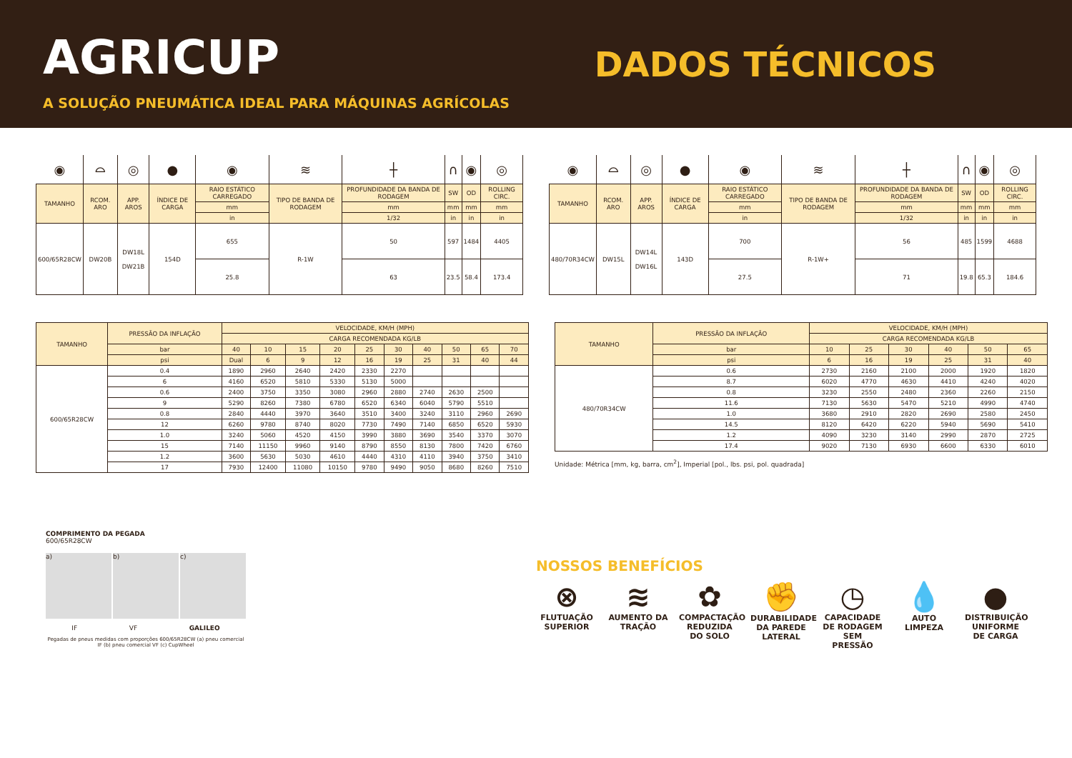AGRICUP
A SOLUÇÃO PNEUMÁTICA IDEAL PARA MÁQUINAS AGRÍCOLAS
DADOS TÉCNICOS
| ◉ | ⌓ | ◎ | ● | ◉ | ≋ | ┼ | ∩ | ◉ | ◎ |
| TAMANHO | RCOM. ARO | APP. AROS | ÍNDICE DE CARGA | RAIO ESTÁTICO CARREGADO | TIPO DE BANDA DE RODAGEM | PROFUNDIDADE DA BANDA DE RODAGEM | SW | OD | ROLLING CIRC. |
| | | | | mm | | mm | mm | mm | mm |
| | | | | in | | 1/32 | in | in | in |
| 600/65R28CW | DW20B | DW18L DW21B | 154D | 655 | R-1W | 50 | 597 | 1484 | 4405 |
| | | | | 25.8 | | 63 | 23.5 | 58.4 | 173.4 |
| ◉ | ⌓ | ◎ | ● | ◉ | ≋ | ┼ | ∩ | ◉ | ◎ |
| TAMANHO | RCOM. ARO | APP. AROS | ÍNDICE DE CARGA | RAIO ESTÁTICO CARREGADO | TIPO DE BANDA DE RODAGEM | PROFUNDIDADE DA BANDA DE RODAGEM | SW | OD | ROLLING CIRC. |
| | | | | mm | | mm | mm | mm | mm |
| | | | | in | | 1/32 | in | in | in |
| 480/70R34CW | DW15L | DW14L DW16L | 143D | 700 | R-1W+ | 56 | 485 | 1599 | 4688 |
| | | | | 27.5 | | 71 | 19.8 | 65.3 | 184.6 |
| TAMANHO | PRESSÃO DA INFLAÇÃO | VELOCIDADE, KM/H (MPH) | | | | | | | | | |
| --- | --- | --- | --- | --- | --- | --- | --- | --- | --- | --- | --- |
| | | CARGA RECOMENDADA KG/LB | | | | | | | | | |
| | bar | 40 | 10 | 15 | 20 | 25 | 30 | 40 | 50 | 65 | 70 |
| | psi | Dual | 6 | 9 | 12 | 16 | 19 | 25 | 31 | 40 | 44 |
| 600/65R28CW | 0.4 | 1890 | 2960 | 2640 | 2420 | 2330 | 2270 | | | | |
| | 6 | 4160 | 6520 | 5810 | 5330 | 5130 | 5000 | | | | |
| | 0.6 | 2400 | 3750 | 3350 | 3080 | 2960 | 2880 | 2740 | 2630 | 2500 | |
| | 9 | 5290 | 8260 | 7380 | 6780 | 6520 | 6340 | 6040 | 5790 | 5510 | |
| | 0.8 | 2840 | 4440 | 3970 | 3640 | 3510 | 3400 | 3240 | 3110 | 2960 | 2690 |
| | 12 | 6260 | 9780 | 8740 | 8020 | 7730 | 7490 | 7140 | 6850 | 6520 | 5930 |
| | 1.0 | 3240 | 5060 | 4520 | 4150 | 3990 | 3880 | 3690 | 3540 | 3370 | 3070 |
| | 15 | 7140 | 11150 | 9960 | 9140 | 8790 | 8550 | 8130 | 7800 | 7420 | 6760 |
| | 1.2 | 3600 | 5630 | 5030 | 4610 | 4440 | 4310 | 4110 | 3940 | 3750 | 3410 |
| | 17 | 7930 | 12400 | 11080 | 10150 | 9780 | 9490 | 9050 | 8680 | 8260 | 7510 |
| TAMANHO | PRESSÃO DA INFLAÇÃO | VELOCIDADE, KM/H (MPH) | | | | | |
| --- | --- | --- | --- | --- | --- | --- | --- |
| | | CARGA RECOMENDADA KG/LB | | | | | |
| | bar | 10 | 25 | 30 | 40 | 50 | 65 |
| | psi | 6 | 16 | 19 | 25 | 31 | 40 |
| 480/70R34CW | 0.6 | 2730 | 2160 | 2100 | 2000 | 1920 | 1820 |
| | 8.7 | 6020 | 4770 | 4630 | 4410 | 4240 | 4020 |
| | 0.8 | 3230 | 2550 | 2480 | 2360 | 2260 | 2150 |
| | 11.6 | 7130 | 5630 | 5470 | 5210 | 4990 | 4740 |
| | 1.0 | 3680 | 2910 | 2820 | 2690 | 2580 | 2450 |
| | 14.5 | 8120 | 6420 | 6220 | 5940 | 5690 | 5410 |
| | 1.2 | 4090 | 3230 | 3140 | 2990 | 2870 | 2725 |
| | 17.4 | 9020 | 7130 | 6930 | 6600 | 6330 | 6010 |
Unidade: Métrica [mm, kg, barra, cm<sup>2</sup>], Imperial [pol., lbs. psi, pol. quadrada]
COMPRIMENTO DA PEGADA
600/65R28CW
a) b) c)
IF VF GALILEO
Pegadas de pneus medidas com proporções 600/65R28CW (a) pneu comercial IF (b) pneu comercial VF (c) CupWheel
NOSSOS BENEFÍCIOS
⊗
FLUTUAÇÃO SUPERIOR
≋
AUMENTO DA TRAÇÃO
✿
COMPACTAÇÃO REDUZIDA DO SOLO
✊
DURABILIDADE DA PAREDE LATERAL
◷
CAPACIDADE DE RODAGEM SEM PRESSÃO
💧
AUTO LIMPEZA
●
DISTRIBUIÇÃO UNIFORME DE CARGA